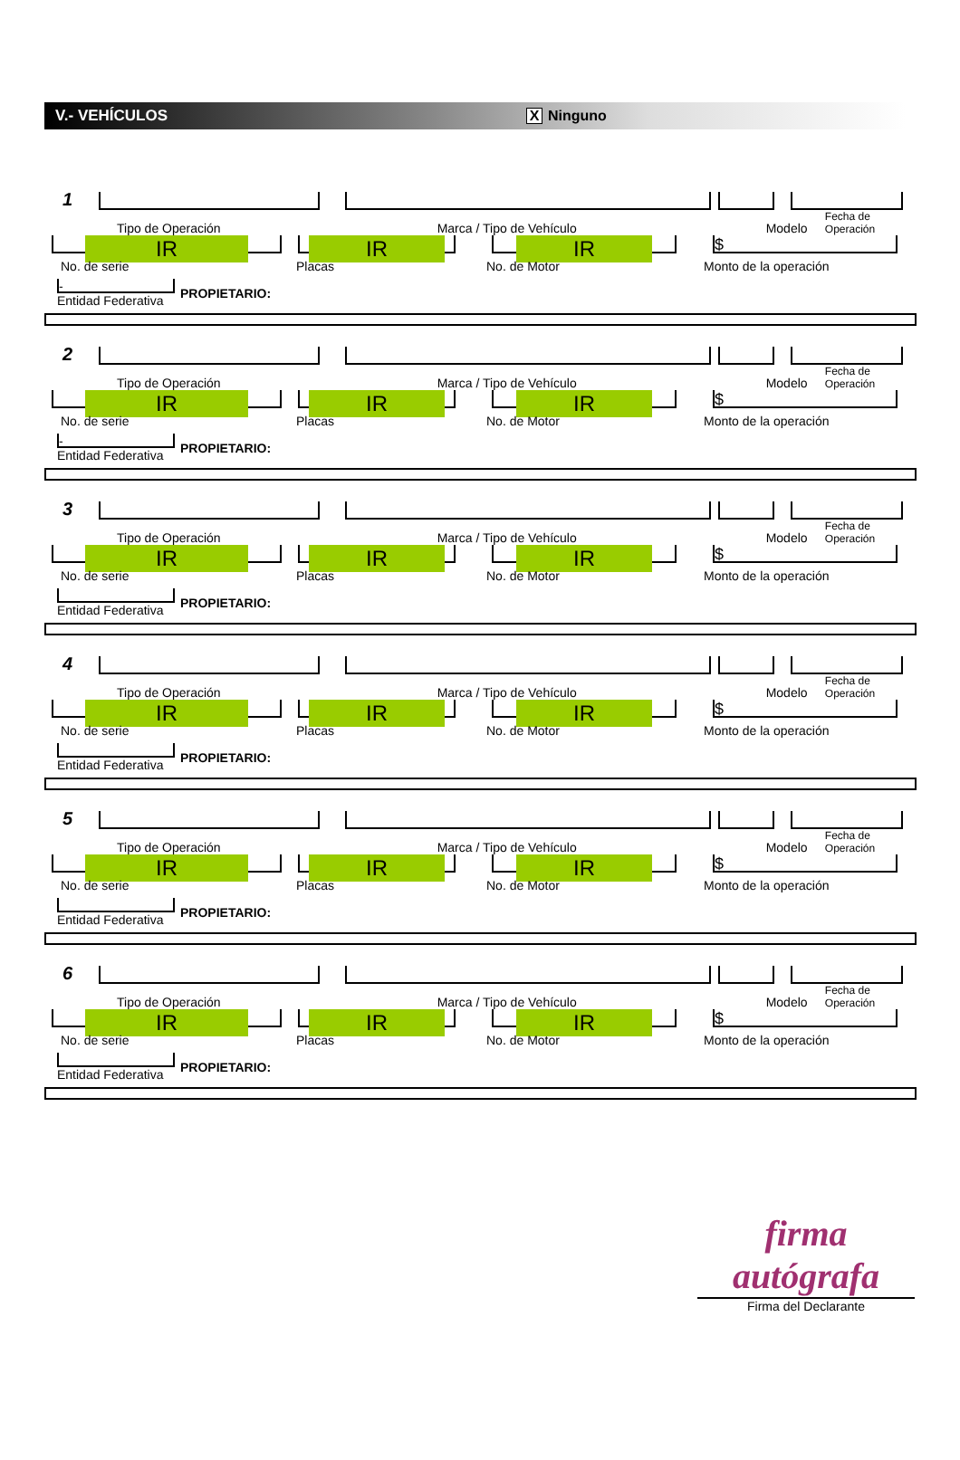V.- VEHÍCULOS X Ninguno
1
Tipo de Operación Marca / Tipo de Vehículo Modelo Fecha de Operación
IR
IR
IR
$
No. de serie Placas No. de Motor Monto de la operación
-
Entidad Federativa
PROPIETARIO:
2
Tipo de Operación Marca / Tipo de Vehículo Modelo Fecha de Operación
IR
IR
IR
$
No. de serie Placas No. de Motor Monto de la operación
-
Entidad Federativa
PROPIETARIO:
3
Tipo de Operación Marca / Tipo de Vehículo Modelo Fecha de Operación
IR
IR
IR
$
No. de serie Placas No. de Motor Monto de la operación
Entidad Federativa
PROPIETARIO:
4
Tipo de Operación Marca / Tipo de Vehículo Modelo Fecha de Operación
IR
IR
IR
$
No. de serie Placas No. de Motor Monto de la operación
Entidad Federativa
PROPIETARIO:
5
Tipo de Operación Marca / Tipo de Vehículo Modelo Fecha de Operación
IR
IR
IR
$
No. de serie Placas No. de Motor Monto de la operación
Entidad Federativa
PROPIETARIO:
6
Tipo de Operación Marca / Tipo de Vehículo Modelo Fecha de Operación
IR
IR
IR
$
No. de serie Placas No. de Motor Monto de la operación
Entidad Federativa
PROPIETARIO:
firma autógrafa
Firma del Declarante